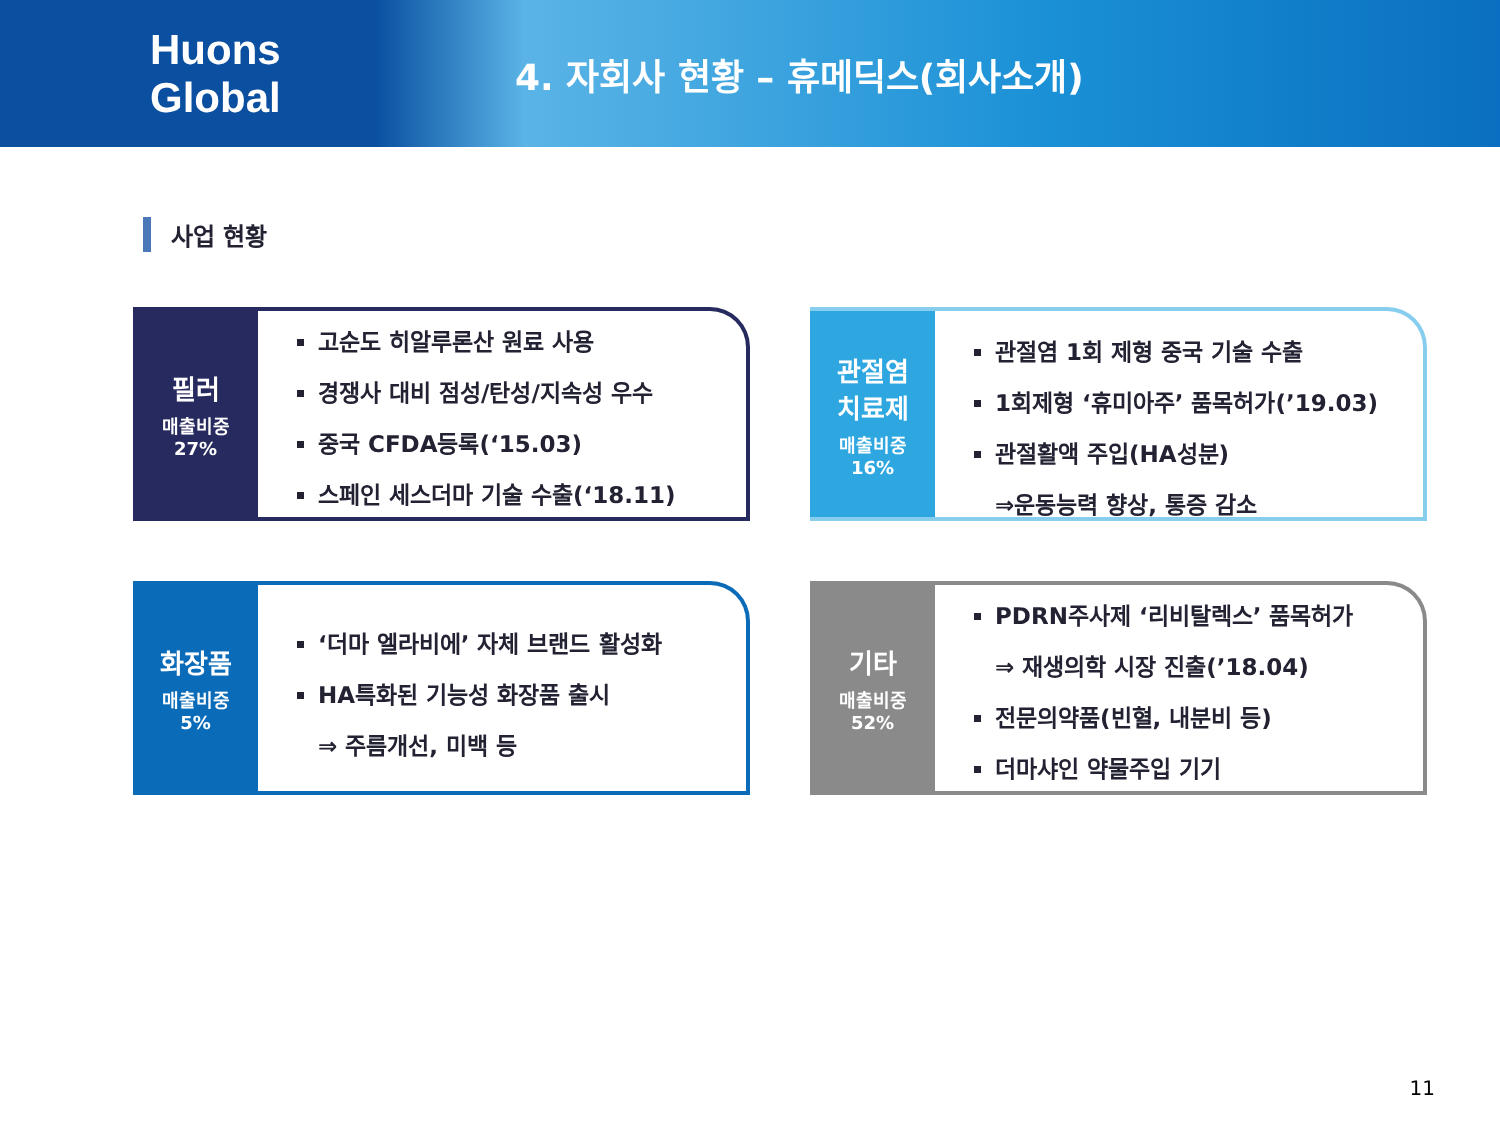Huons Global
4. 자회사 현황 – 휴메딕스(회사소개)
사업 현황
필러
매출비중
27%
고순도 히알루론산 원료 사용
경쟁사 대비 점성/탄성/지속성 우수
중국 CFDA등록(‘15.03)
스페인 세스더마 기술 수출(‘18.11)
관절염
치료제
매출비중
16%
관절염 1회 제형 중국 기술 수출
1회제형 ‘휴미아주’ 품목허가(’19.03)
관절활액 주입(HA성분)
⇒운동능력 향상, 통증 감소
화장품
매출비중
5%
‘더마 엘라비에’ 자체 브랜드 활성화
HA특화된 기능성 화장품 출시
⇒ 주름개선, 미백 등
기타
매출비중
52%
PDRN주사제 ‘리비탈렉스’ 품목허가
⇒ 재생의학 시장 진출(’18.04)
전문의약품(빈혈, 내분비 등)
더마샤인 약물주입 기기
11